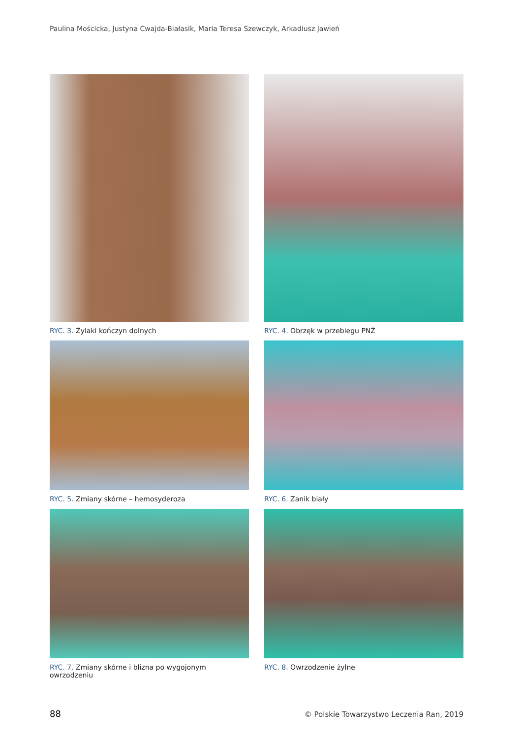Paulina Mościcka, Justyna Cwajda-Białasik, Maria Teresa Szewczyk, Arkadiusz Jawień
RYC. 3. Żylaki kończyn dolnych
RYC. 4. Obrzęk w przebiegu PNŻ
RYC. 5. Zmiany skórne – hemosyderoza
RYC. 6. Zanik biały
RYC. 7. Zmiany skórne i blizna po wygojonym owrzodzeniu
RYC. 8. Owrzodzenie żylne
88 © Polskie Towarzystwo Leczenia Ran, 2019